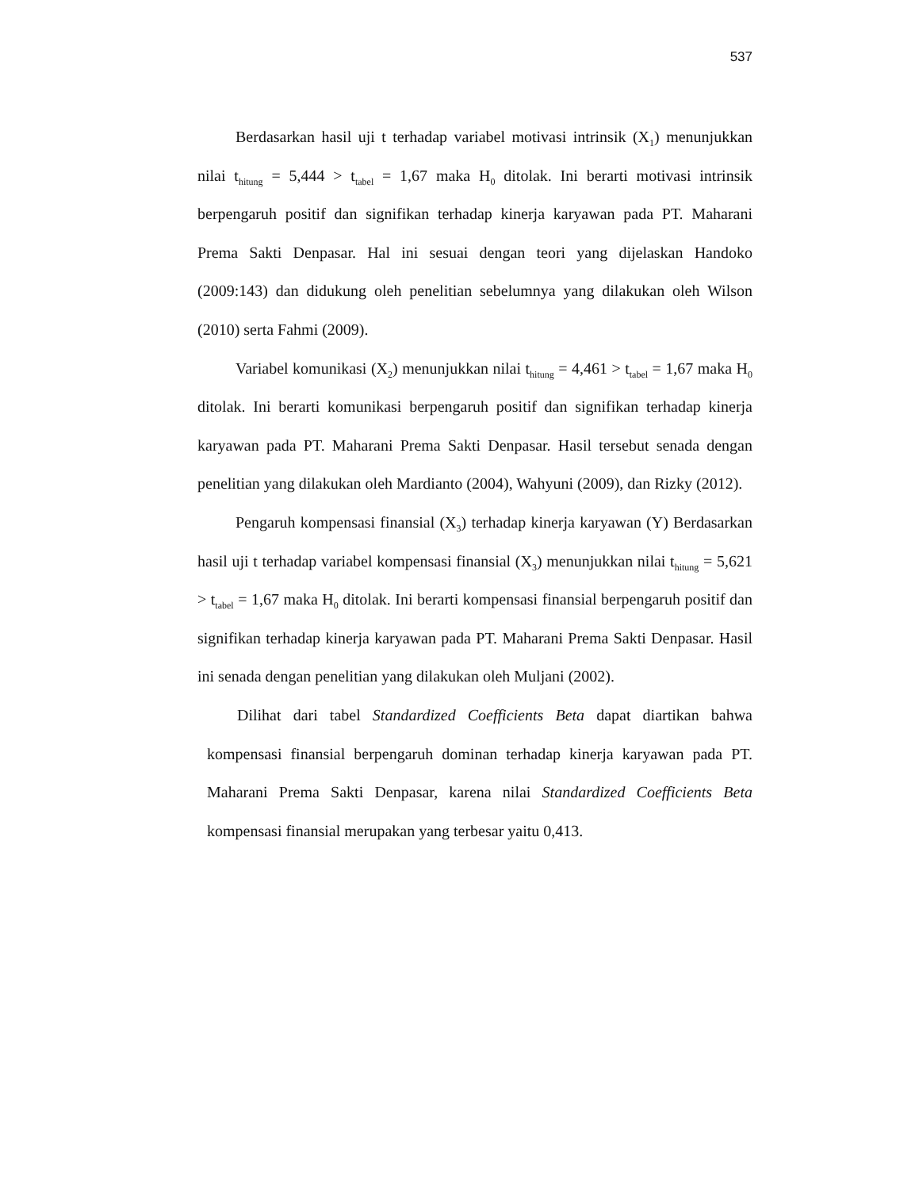537
Berdasarkan hasil uji t terhadap variabel motivasi intrinsik (X<sub>1</sub>) menunjukkan nilai t<sub>hitung</sub> = 5,444 > t<sub>tabel</sub> = 1,67 maka H<sub>0</sub> ditolak. Ini berarti motivasi intrinsik berpengaruh positif dan signifikan terhadap kinerja karyawan pada PT. Maharani Prema Sakti Denpasar. Hal ini sesuai dengan teori yang dijelaskan Handoko (2009:143) dan didukung oleh penelitian sebelumnya yang dilakukan oleh Wilson (2010) serta Fahmi (2009).
Variabel komunikasi (X<sub>2</sub>) menunjukkan nilai t<sub>hitung</sub> = 4,461 > t<sub>tabel</sub> = 1,67 maka H<sub>0</sub> ditolak. Ini berarti komunikasi berpengaruh positif dan signifikan terhadap kinerja karyawan pada PT. Maharani Prema Sakti Denpasar. Hasil tersebut senada dengan penelitian yang dilakukan oleh Mardianto (2004), Wahyuni (2009), dan Rizky (2012).
Pengaruh kompensasi finansial (X<sub>3</sub>) terhadap kinerja karyawan (Y) Berdasarkan hasil uji t terhadap variabel kompensasi finansial (X<sub>3</sub>) menunjukkan nilai t<sub>hitung</sub> = 5,621 > t<sub>tabel</sub> = 1,67 maka H<sub>0</sub> ditolak. Ini berarti kompensasi finansial berpengaruh positif dan signifikan terhadap kinerja karyawan pada PT. Maharani Prema Sakti Denpasar. Hasil ini senada dengan penelitian yang dilakukan oleh Muljani (2002).
Dilihat dari tabel Standardized Coefficients Beta dapat diartikan bahwa kompensasi finansial berpengaruh dominan terhadap kinerja karyawan pada PT. Maharani Prema Sakti Denpasar, karena nilai Standardized Coefficients Beta kompensasi finansial merupakan yang terbesar yaitu 0,413.